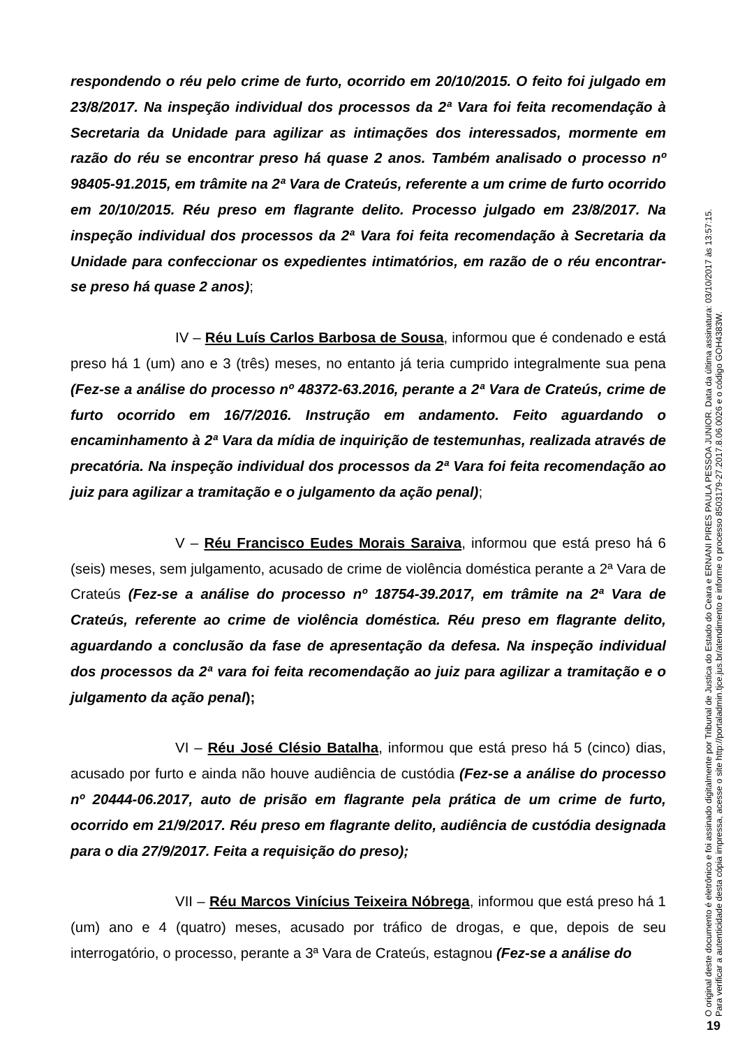respondendo o réu pelo crime de furto, ocorrido em 20/10/2015. O feito foi julgado em 23/8/2017. Na inspeção individual dos processos da 2ª Vara foi feita recomendação à Secretaria da Unidade para agilizar as intimações dos interessados, mormente em razão do réu se encontrar preso há quase 2 anos. Também analisado o processo nº 98405-91.2015, em trâmite na 2ª Vara de Crateús, referente a um crime de furto ocorrido em 20/10/2015. Réu preso em flagrante delito. Processo julgado em 23/8/2017. Na inspeção individual dos processos da 2ª Vara foi feita recomendação à Secretaria da Unidade para confeccionar os expedientes intimatórios, em razão de o réu encontrar-se preso há quase 2 anos);
IV – Réu Luís Carlos Barbosa de Sousa, informou que é condenado e está preso há 1 (um) ano e 3 (três) meses, no entanto já teria cumprido integralmente sua pena (Fez-se a análise do processo nº 48372-63.2016, perante a 2ª Vara de Crateús, crime de furto ocorrido em 16/7/2016. Instrução em andamento. Feito aguardando o encaminhamento à 2ª Vara da mídia de inquirição de testemunhas, realizada através de precatória. Na inspeção individual dos processos da 2ª Vara foi feita recomendação ao juiz para agilizar a tramitação e o julgamento da ação penal);
V – Réu Francisco Eudes Morais Saraiva, informou que está preso há 6 (seis) meses, sem julgamento, acusado de crime de violência doméstica perante a 2ª Vara de Crateús (Fez-se a análise do processo nº 18754-39.2017, em trâmite na 2ª Vara de Crateús, referente ao crime de violência doméstica. Réu preso em flagrante delito, aguardando a conclusão da fase de apresentação da defesa. Na inspeção individual dos processos da 2ª vara foi feita recomendação ao juiz para agilizar a tramitação e o julgamento da ação penal);
VI – Réu José Clésio Batalha, informou que está preso há 5 (cinco) dias, acusado por furto e ainda não houve audiência de custódia (Fez-se a análise do processo nº 20444-06.2017, auto de prisão em flagrante pela prática de um crime de furto, ocorrido em 21/9/2017. Réu preso em flagrante delito, audiência de custódia designada para o dia 27/9/2017. Feita a requisição do preso);
VII – Réu Marcos Vinícius Teixeira Nóbrega, informou que está preso há 1 (um) ano e 4 (quatro) meses, acusado por tráfico de drogas, e que, depois de seu interrogatório, o processo, perante a 3ª Vara de Crateús, estagnou (Fez-se a análise do
O original deste documento é eletrônico e foi assinado digitalmente por Tribunal de Justica do Estado do Ceara e ERNANI PIRES PAULA PESSOA JUNIOR. Data da última assinatura: 03/10/2017 às 13:57:15.
Para verificar a autenticidade desta cópia impressa, acesse o site http://portaladmin.tjce.jus.br/atendimento e informe o processo 8503179-27.2017.8.06.0026 e o código GOH4383W.
19